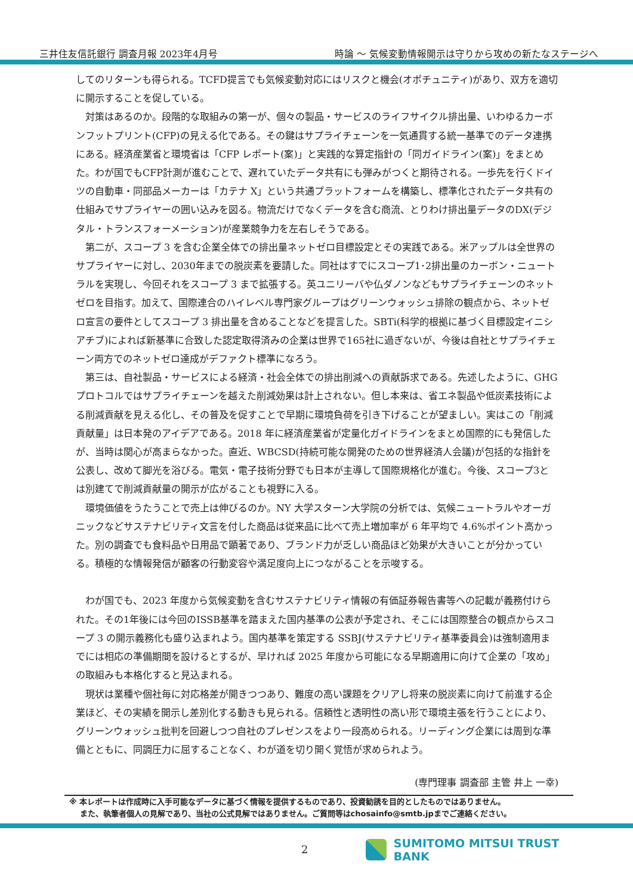三井住友信託銀行 調査月報 2023年4月号 時論 ～ 気候変動情報開示は守りから攻めの新たなステージへ
してのリターンも得られる。TCFD提言でも気候変動対応にはリスクと機会(オポチュニティ)があり、双方を適切に開示することを促している。
対策はあるのか。段階的な取組みの第一が、個々の製品・サービスのライフサイクル排出量、いわゆるカーボンフットプリント(CFP)の見える化である。その鍵はサプライチェーンを一気通貫する統一基準でのデータ連携にある。経済産業省と環境省は「CFP レポート(案)」と実践的な算定指針の「同ガイドライン(案)」をまとめた。わが国でもCFP計測が進むことで、遅れていたデータ共有にも弾みがつくと期待される。一歩先を行くドイツの自動車・同部品メーカーは「カテナ X」という共通プラットフォームを構築し、標準化されたデータ共有の仕組みでサプライヤーの囲い込みを図る。物流だけでなくデータを含む商流、とりわけ排出量データのDX(デジタル・トランスフォーメーション)が産業競争力を左右しそうである。
第二が、スコープ 3 を含む企業全体での排出量ネットゼロ目標設定とその実践である。米アップルは全世界のサプライヤーに対し、2030年までの脱炭素を要請した。同社はすでにスコープ1･2排出量のカーボン・ニュートラルを実現し、今回それをスコープ 3 まで拡張する。英ユニリーバや仏ダノンなどもサプライチェーンのネットゼロを目指す。加えて、国際連合のハイレベル専門家グループはグリーンウォッシュ排除の観点から、ネットゼロ宣言の要件としてスコープ 3 排出量を含めることなどを提言した。SBTi(科学的根拠に基づく目標設定イニシアチブ)によれば新基準に合致した認定取得済みの企業は世界で165社に過ぎないが、今後は自社とサプライチェーン両方でのネットゼロ達成がデファクト標準になろう。
第三は、自社製品・サービスによる経済・社会全体での排出削減への貢献訴求である。先述したように、GHG プロトコルではサプライチェーンを越えた削減効果は計上されない。但し本来は、省エネ製品や低炭素技術による削減貢献を見える化し、その普及を促すことで早期に環境負荷を引き下げることが望ましい。実はこの「削減貢献量」は日本発のアイデアである。2018 年に経済産業省が定量化ガイドラインをまとめ国際的にも発信したが、当時は関心が高まらなかった。直近、WBCSD(持続可能な開発のための世界経済人会議)が包括的な指針を公表し、改めて脚光を浴びる。電気・電子技術分野でも日本が主導して国際規格化が進む。今後、スコープ3とは別建てで削減貢献量の開示が広がることも視野に入る。
環境価値をうたうことで売上は伸びるのか。NY 大学スターン大学院の分析では、気候ニュートラルやオーガニックなどサステナビリティ文言を付した商品は従来品に比べて売上増加率が 6 年平均で 4.6%ポイント高かった。別の調査でも食料品や日用品で顕著であり、ブランド力が乏しい商品ほど効果が大きいことが分かっている。積極的な情報発信が顧客の行動変容や満足度向上につながることを示唆する。
わが国でも、2023 年度から気候変動を含むサステナビリティ情報の有価証券報告書等への記載が義務付けられた。その1年後には今回のISSB基準を踏まえた国内基準の公表が予定され、そこには国際整合の観点からスコープ 3 の開示義務化も盛り込まれよう。国内基準を策定する SSBJ(サステナビリティ基準委員会)は強制適用までには相応の準備期間を設けるとするが、早ければ 2025 年度から可能になる早期適用に向けて企業の「攻め」の取組みも本格化すると見込まれる。
現状は業種や個社毎に対応格差が開きつつあり、難度の高い課題をクリアし将来の脱炭素に向けて前進する企業ほど、その実績を開示し差別化する動きも見られる。信頼性と透明性の高い形で環境主張を行うことにより、グリーンウォッシュ批判を回避しつつ自社のプレゼンスをより一段高められる。リーディング企業には周到な準備とともに、同調圧力に屈することなく、わが道を切り開く覚悟が求められよう。
(専門理事 調査部 主管 井上 一幸)
※ 本レポートは作成時に入手可能なデータに基づく情報を提供するものであり、投資勧誘を目的としたものではありません。
　 また、執筆者個人の見解であり、当社の公式見解ではありません。ご質問等はchosainfo@smtb.jpまでご連絡ください。
2 SUMITOMO MITSUI TRUST BANK